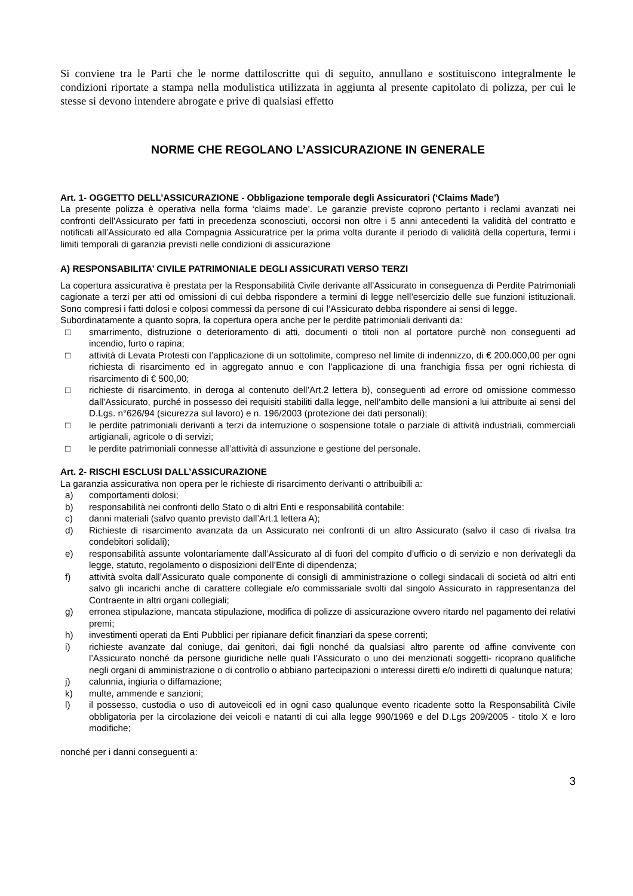Si conviene tra le Parti che le norme dattiloscritte qui di seguito, annullano e sostituiscono integralmente le condizioni riportate a stampa nella modulistica utilizzata in aggiunta al presente capitolato di polizza, per cui le stesse si devono intendere abrogate e prive di qualsiasi effetto
NORME CHE REGOLANO L’ASSICURAZIONE IN GENERALE
Art. 1- OGGETTO DELL’ASSICURAZIONE - Obbligazione temporale degli Assicuratori (‘Claims Made’)
La presente polizza è operativa nella forma ‘claims made’. Le garanzie previste coprono pertanto i reclami avanzati nei confronti dell’Assicurato per fatti in precedenza sconosciuti, occorsi non oltre i 5 anni antecedenti la validità del contratto e notificati all’Assicurato ed alla Compagnia Assicuratrice per la prima volta durante il periodo di validità della copertura, fermi i limiti temporali di garanzia previsti nelle condizioni di assicurazione
A) RESPONSABILITA’ CIVILE PATRIMONIALE DEGLI ASSICURATI VERSO TERZI
La copertura assicurativa è prestata per la Responsabilità Civile derivante all’Assicurato in conseguenza di Perdite Patrimoniali cagionate a terzi per atti od omissioni di cui debba rispondere a termini di legge nell’esercizio delle sue funzioni istituzionali. Sono compresi i fatti dolosi e colposi commessi da persone di cui l’Assicurato debba rispondere ai sensi di legge.
Subordinatamente a quanto sopra, la copertura opera anche per le perdite patrimoniali derivanti da:
□ smarrimento, distruzione o deterioramento di atti, documenti o titoli non al portatore purchè non conseguenti ad incendio, furto o rapina;
□ attività di Levata Protesti con l’applicazione di un sottolimite, compreso nel limite di indennizzo, di € 200.000,00 per ogni richiesta di risarcimento ed in aggregato annuo e con l’applicazione di una franchigia fissa per ogni richiesta di risarcimento di € 500,00;
□ richieste di risarcimento, in deroga al contenuto dell’Art.2 lettera b), conseguenti ad errore od omissione commesso dall’Assicurato, purché in possesso dei requisiti stabiliti dalla legge, nell’ambito delle mansioni a lui attribuite ai sensi del D.Lgs. n°626/94 (sicurezza sul lavoro) e n. 196/2003 (protezione dei dati personali);
□ le perdite patrimoniali derivanti a terzi da interruzione o sospensione totale o parziale di attività industriali, commerciali artigianali, agricole o di servizi;
□ le perdite patrimoniali connesse all’attività di assunzione e gestione del personale.
Art. 2- RISCHI ESCLUSI DALL’ASSICURAZIONE
La garanzia assicurativa non opera per le richieste di risarcimento derivanti o attribuibili a:
a) comportamenti dolosi;
b) responsabilità nei confronti dello Stato o di altri Enti e responsabilità contabile:
c) danni materiali (salvo quanto previsto dall’Art.1 lettera A);
d) Richieste di risarcimento avanzata da un Assicurato nei confronti di un altro Assicurato (salvo il caso di rivalsa tra condebitori solidali);
e) responsabilità assunte volontariamente dall’Assicurato al di fuori del compito d’ufficio o di servizio e non derivategli da legge, statuto, regolamento o disposizioni dell’Ente di dipendenza;
f) attività svolta dall’Assicurato quale componente di consigli di amministrazione o collegi sindacali di società od altri enti salvo gli incarichi anche di carattere collegiale e/o commissariale svolti dal singolo Assicurato in rappresentanza del Contraente in altri organi collegiali;
g) erronea stipulazione, mancata stipulazione, modifica di polizze di assicurazione ovvero ritardo nel pagamento dei relativi premi;
h) investimenti operati da Enti Pubblici per ripianare deficit finanziari da spese correnti;
i) richieste avanzate dal coniuge, dai genitori, dai figli nonché da qualsiasi altro parente od affine convivente con l’Assicurato nonché da persone giuridiche nelle quali l’Assicurato o uno dei menzionati soggetti- ricoprano qualifiche negli organi di amministrazione o di controllo o abbiano partecipazioni o interessi diretti e/o indiretti di qualunque natura;
j) calunnia, ingiuria o diffamazione;
k) multe, ammende e sanzioni;
l) il possesso, custodia o uso di autoveicoli ed in ogni caso qualunque evento ricadente sotto la Responsabilità Civile obbligatoria per la circolazione dei veicoli e natanti di cui alla legge 990/1969 e del D.Lgs 209/2005 - titolo X e loro modifiche;
nonché per i danni conseguenti a:
3